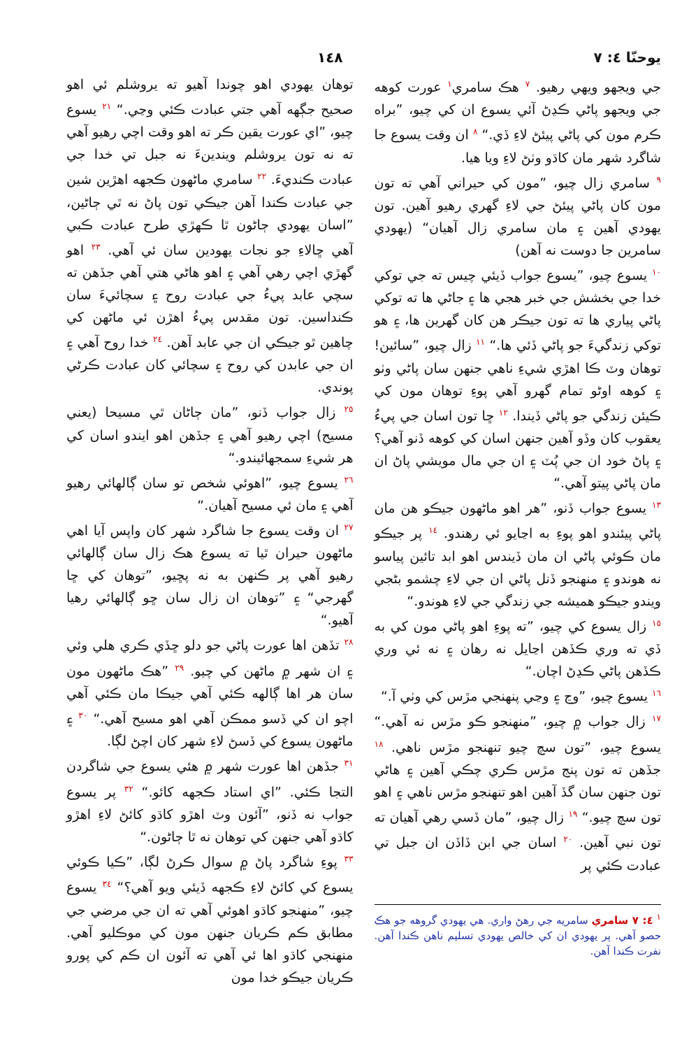يوحنّا ٤: ٧ ١٤٨
جي ويجهو ويهي رهيو. <sup>٧</sup> هڪ سامري<sup>١</sup> عورت کوهه جي ويجهو پاڻي ڪڍڻ آئي يسوع ان کي چيو، ”براه ڪرم مون کي پاڻي پيئڻ لاءِ ڏي.“ <sup>٨</sup> ان وقت يسوع جا شاگرد شهر مان کاڌو وٺڻ لاءِ ويا هيا.
<sup>٩</sup> سامري زال چيو، ”مون کي حيراني آهي ته تون مون کان پاڻي پيئڻ جي لاءِ گهري رهيو آهين. تون يهودي آهين ۽ مان سامري زال آهيان“ (يهودي سامرين جا دوست نه آهن)
<sup>١٠</sup> يسوع چيو، ”يسوع جواب ڏيئي چيس ته جي توکي خدا جي بخشش جي خبر هجي ها ۽ جاڻي ها ته توکي پاڻي پياري ها ته تون جيڪر هن کان گهرين ها، ۽ هو توکي زندگيءَ جو پاڻي ڏئي ها.“ <sup>١١</sup> زال چيو، ”سائين! توهان وٽ ڪا اهڙي شيءِ ناهي جنهن سان پاڻي وٺو ۽ کوهه اوڻو تمام گهرو آهي پوءِ توهان مون کي ڪيئن زندگي جو پاڻي ڏيندا. <sup>١٢</sup> ڇا تون اسان جي پيءُ يعقوب کان وڏو آهين جنهن اسان کي کوهه ڏنو آهي؟ ۽ پاڻ خود ان جي پُٽ ۽ ان جي مال مويشي پاڻ ان مان پاڻي پيتو آهي.“
<sup>١٣</sup> يسوع جواب ڏنو، ”هر اهو ماڻهون جيڪو هن مان پاڻي پيئندو اهو پوءِ به اڃايو ئي رهندو. <sup>١٤</sup> پر جيڪو مان ڪوئي پاڻي ان مان ڏيندس اهو ابد تائين پياسو نه هوندو ۽ منهنجو ڏنل پاڻي ان جي لاءِ چشمو بڻجي ويندو جيڪو هميشه جي زندگي جي لاءِ هوندو.“
<sup>١٥</sup> زال يسوع کي چيو، ”ته پوءِ اهو پاڻي مون کي به ڏي ته وري ڪڏهن اڃايل نه رهان ۽ نه ئي وري ڪڏهن پاڻي ڪڍڻ اچان.“
<sup>١٦</sup> يسوع چيو، ”وڃ ۽ وڃي پنهنجي مڙس کي وٺي آ.“
<sup>١٧</sup> زال جواب ۾ چيو، ”منهنجو ڪو مڙس نه آهي.“ يسوع چيو، ”تون سچ چيو تنهنجو مڙس ناهي. <sup>١٨</sup> جڏهن ته تون پنج مڙس ڪري چڪي آهين ۽ هاڻي تون جنهن سان گڏ آهين اهو تنهنجو مڙس ناهي ۽ اهو تون سچ چيو.“ <sup>١٩</sup> زال چيو، ”مان ڏسي رهي آهيان ته تون نبي آهين. <sup>٢٠</sup> اسان جي ابن ڏاڏن ان جبل تي عبادت ڪئي پر
<sup>١</sup> ٤: ٧ سامري سامريه جي رهڻ واري. هي يهودي گروهه جو هڪ حصو آهي. پر يهودي ان کي خالص يهودي تسليم ناهن ڪندا آهن. نفرت ڪندا آهن.
توهان يهودي اهو چوندا آهيو ته يروشلم ئي اهو صحيح جڳهه آهي جتي عبادت ڪئي وڃي.“ <sup>٢١</sup> يسوع چيو، ”اي عورت يقين ڪر ته اهو وقت اچي رهيو آهي ته نه تون يروشلم ويندينءَ نه جبل تي خدا جي عبادت ڪنديءَ. <sup>٢٢</sup> سامري ماڻهون ڪجهه اهڙين شين جي عبادت ڪندا آهن جيڪي تون پاڻ نه ٿي ڄاڻين، ”اسان يهودي ڄاڻون ٿا ڪهڙي طرح عبادت ڪبي آهي ڇالاءِ جو نجات يهودين سان ئي آهي. <sup>٢٣</sup> اهو گهڙي اچي رهي آهي ۽ اهو هاڻي هتي آهي جڏهن ته سچي عابد پيءُ جي عبادت روح ۽ سچائيءَ سان ڪنداسين. تون مقدس پيءُ اهڙن ئي ماڻهن کي چاهين ٿو جيڪي ان جي عابد آهن. <sup>٢٤</sup> خدا روح آهي ۽ ان جي عابدن کي روح ۽ سچائي کان عبادت ڪرڻي پوندي.
<sup>٢٥</sup> زال جواب ڏنو، ”مان ڄاڻان ٿي مسيحا (يعني مسيح) اچي رهيو آهي ۽ جڏهن اهو ايندو اسان کي هر شيءِ سمجهائيندو.“
<sup>٢٦</sup> يسوع چيو، ”اهوئي شخص تو سان ڳالهائي رهيو آهي ۽ مان ئي مسيح آهيان.“
<sup>٢٧</sup> ان وقت يسوع جا شاگرد شهر کان واپس آيا اهي ماڻهون حيران ٿيا ته يسوع هڪ زال سان ڳالهائي رهيو آهي پر ڪنهن به نه پڇيو، ”توهان کي ڇا گهرجي“ ۽ ”توهان ان زال سان ڇو ڳالهائي رهيا آهيو.“
<sup>٢٨</sup> تڏهن اها عورت پاڻي جو دلو ڇڏي ڪري هلي وئي ۽ ان شهر ۾ ماڻهن کي چيو. <sup>٢٩</sup> ”هڪ ماڻهون مون سان هر اها ڳالهه ڪئي آهي جيڪا مان ڪئي آهي اچو ان کي ڏسو ممڪن آهي اهو مسيح آهي.“ <sup>٣٠</sup> ۽ ماڻهون يسوع کي ڏسڻ لاءِ شهر کان اچڻ لڳا.
<sup>٣١</sup> جڏهن اها عورت شهر ۾ هئي يسوع جي شاگردن التجا ڪئي. ”اي استاد ڪجهه کائو.“ <sup>٣٢</sup> پر يسوع جواب نه ڏنو، ”آئون وٽ اهڙو کاڌو کائڻ لاءِ اهڙو کاڌو آهي جنهن کي توهان نه ٿا ڄاڻون.“
<sup>٣٣</sup> پوءِ شاگرد پاڻ ۾ سوال ڪرڻ لڳا، ”ڪيا ڪوئي يسوع کي کائڻ لاءِ ڪجهه ڏيئي ويو آهي؟“ <sup>٣٤</sup> يسوع چيو، ”منهنجو کاڌو اهوئي آهي ته ان جي مرضي جي مطابق ڪم ڪريان جنهن مون کي موڪليو آهي. منهنجي کاڌو اها ئي آهي ته آئون ان ڪم کي پورو ڪريان جيڪو خدا مون